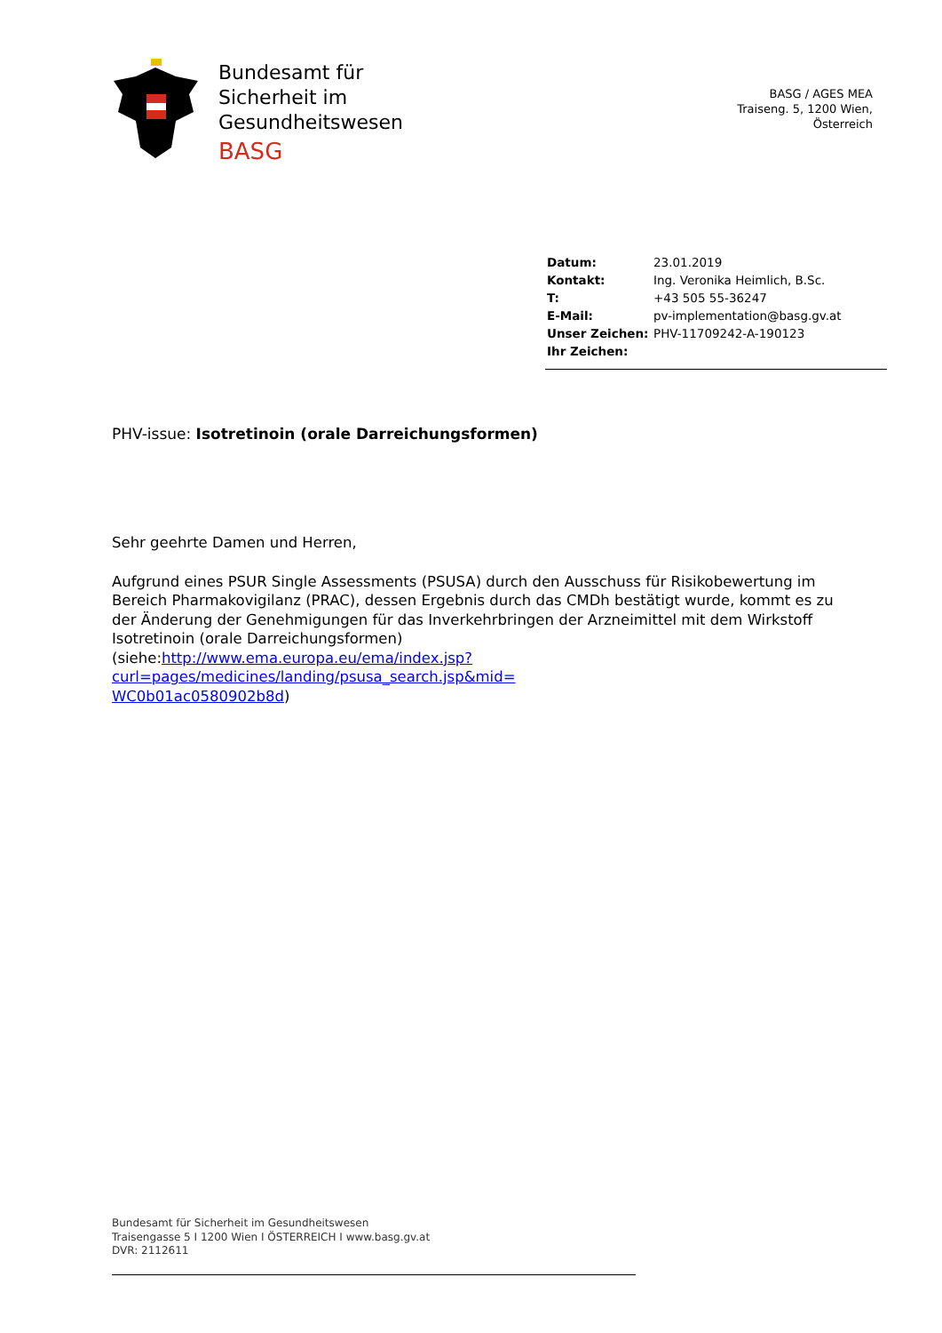Bundesamt für
Sicherheit im
Gesundheitswesen
BASG
BASG / AGES MEA
Traiseng. 5, 1200 Wien,
Österreich
| Datum: | 23.01.2019 |
| Kontakt: | Ing. Veronika Heimlich, B.Sc. |
| T: | +43 505 55-36247 |
| E-Mail: | pv-implementation@basg.gv.at |
| Unser Zeichen: | PHV-11709242-A-190123 |
| Ihr Zeichen: | |
PHV-issue: Isotretinoin (orale Darreichungsformen)
Sehr geehrte Damen und Herren,
Aufgrund eines PSUR Single Assessments (PSUSA) durch den Ausschuss für Risikobewertung im Bereich Pharmakovigilanz (PRAC), dessen Ergebnis durch das CMDh bestätigt wurde, kommt es zu der Änderung der Genehmigungen für das Inverkehrbringen der Arzneimittel mit dem Wirkstoff Isotretinoin (orale Darreichungsformen)
(siehe:http://www.ema.europa.eu/ema/index.jsp?curl=pages/medicines/landing/psusa_search.jsp&mid=
WC0b01ac0580902b8d)
Bundesamt für Sicherheit im Gesundheitswesen
Traisengasse 5 I 1200 Wien I ÖSTERREICH I www.basg.gv.at
DVR: 2112611